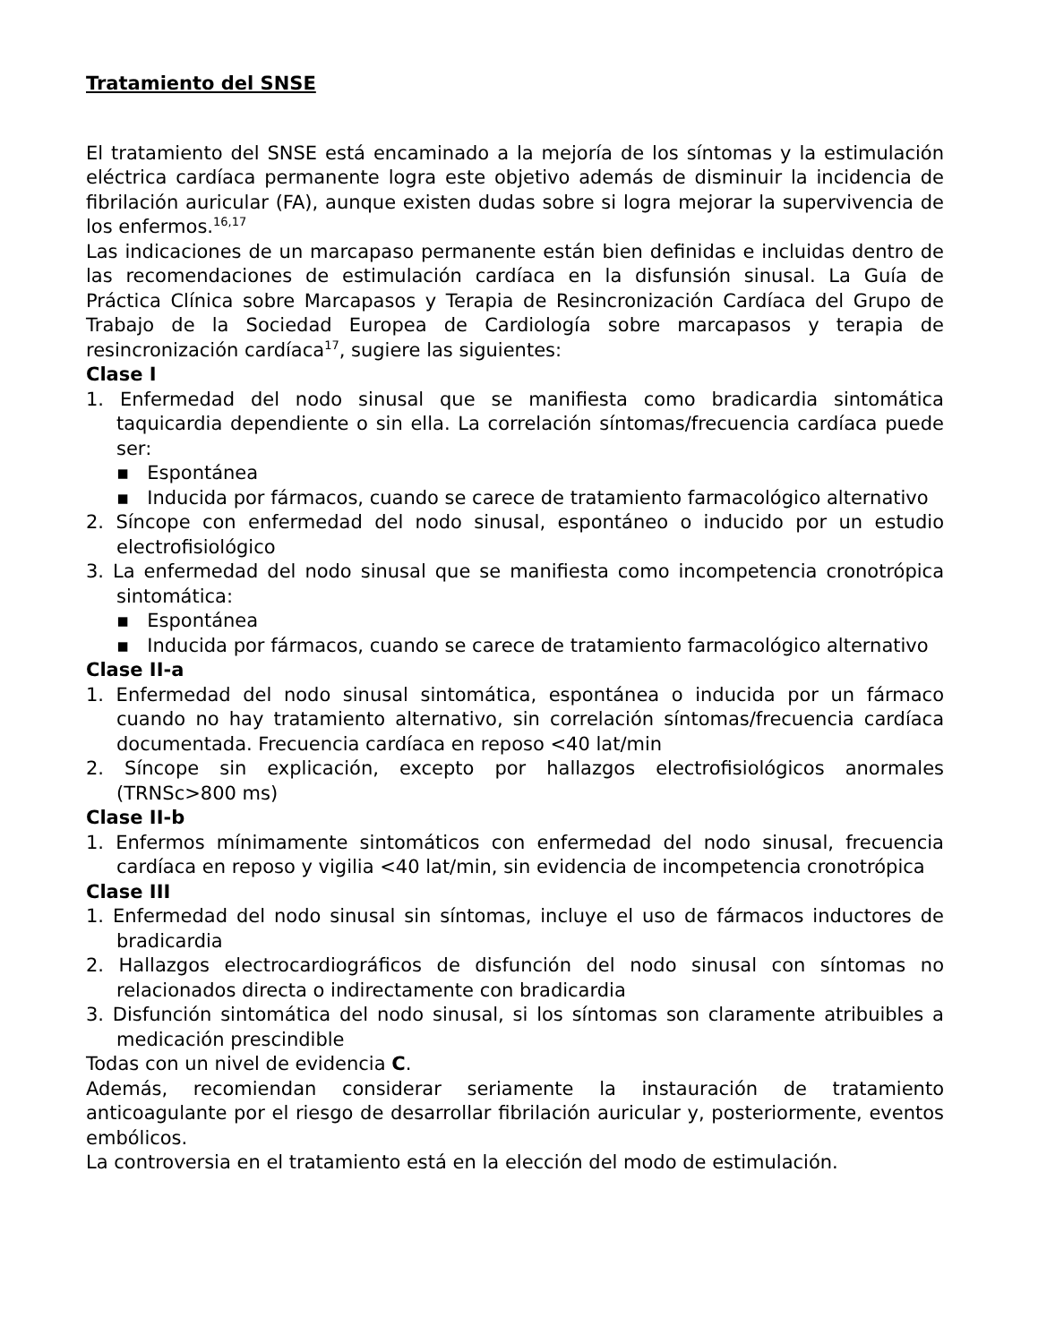Tratamiento del SNSE
El tratamiento del SNSE está encaminado a la mejoría de los síntomas y la estimulación eléctrica cardíaca permanente logra este objetivo además de disminuir la incidencia de fibrilación auricular (FA), aunque existen dudas sobre si logra mejorar la supervivencia de los enfermos.<sup>16,17</sup>
Las indicaciones de un marcapaso permanente están bien definidas e incluidas dentro de las recomendaciones de estimulación cardíaca en la disfunsión sinusal. La Guía de Práctica Clínica sobre Marcapasos y Terapia de Resincronización Cardíaca del Grupo de Trabajo de la Sociedad Europea de Cardiología sobre marcapasos y terapia de resincronización cardíaca<sup>17</sup>, sugiere las siguientes:
Clase I
1. Enfermedad del nodo sinusal que se manifiesta como bradicardia sintomática taquicardia dependiente o sin ella. La correlación síntomas/frecuencia cardíaca puede ser:
▪ Espontánea
▪ Inducida por fármacos, cuando se carece de tratamiento farmacológico alternativo
2. Síncope con enfermedad del nodo sinusal, espontáneo o inducido por un estudio electrofisiológico
3. La enfermedad del nodo sinusal que se manifiesta como incompetencia cronotrópica sintomática:
▪ Espontánea
▪ Inducida por fármacos, cuando se carece de tratamiento farmacológico alternativo
Clase II-a
1. Enfermedad del nodo sinusal sintomática, espontánea o inducida por un fármaco cuando no hay tratamiento alternativo, sin correlación síntomas/frecuencia cardíaca documentada. Frecuencia cardíaca en reposo <40 lat/min
2. Síncope sin explicación, excepto por hallazgos electrofisiológicos anormales (TRNSc>800 ms)
Clase II-b
1. Enfermos mínimamente sintomáticos con enfermedad del nodo sinusal, frecuencia cardíaca en reposo y vigilia <40 lat/min, sin evidencia de incompetencia cronotrópica
Clase III
1. Enfermedad del nodo sinusal sin síntomas, incluye el uso de fármacos inductores de bradicardia
2. Hallazgos electrocardiográficos de disfunción del nodo sinusal con síntomas no relacionados directa o indirectamente con bradicardia
3. Disfunción sintomática del nodo sinusal, si los síntomas son claramente atribuibles a medicación prescindible
Todas con un nivel de evidencia C.
Además, recomiendan considerar seriamente la instauración de tratamiento anticoagulante por el riesgo de desarrollar fibrilación auricular y, posteriormente, eventos embólicos.
La controversia en el tratamiento está en la elección del modo de estimulación.